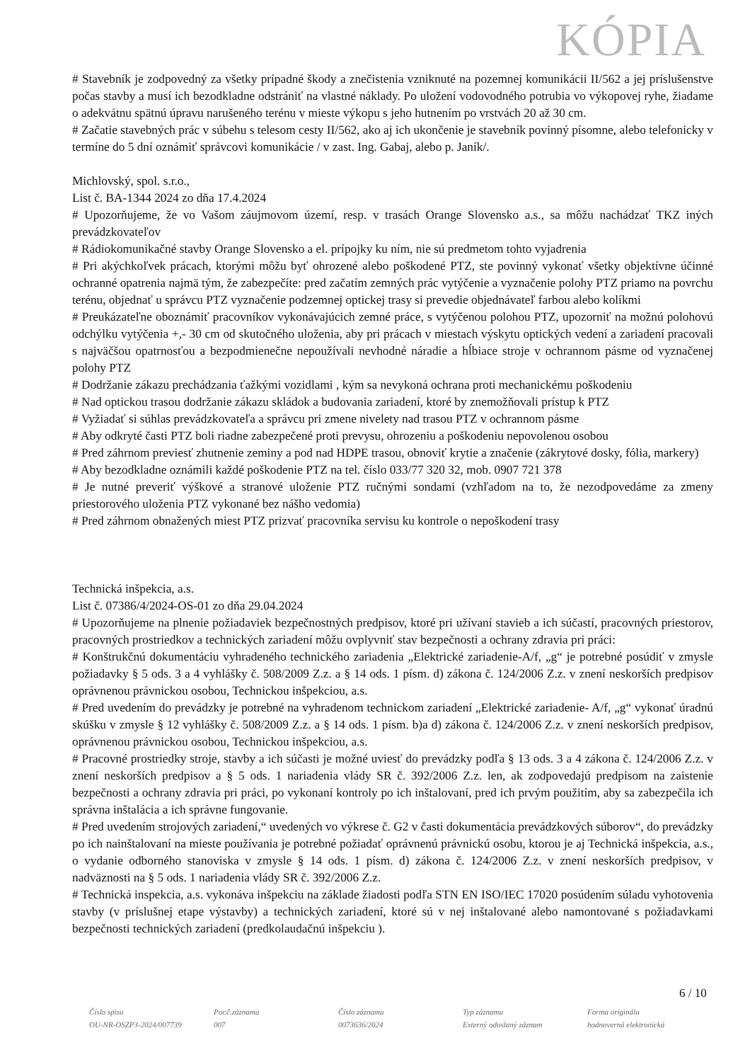KÓPIA
# Stavebník je zodpovedný za všetky prípadné škody a znečistenia vzniknuté na pozemnej komunikácii II/562 a jej príslušenstve počas stavby a musí ich bezodkladne odstrániť na vlastné náklady. Po uložení vodovodného potrubia vo výkopovej ryhe, žiadame o adekvátnu spätnú úpravu narušeného terénu v mieste výkopu s jeho hutnením po vrstvách 20 až 30 cm.
# Začatie stavebných prác v súbehu s telesom cesty II/562, ako aj ich ukončenie je stavebník povinný písomne, alebo telefonicky v termíne do 5 dní oznámiť správcovi komunikácie / v zast. Ing. Gabaj, alebo p. Janík/.
Michlovský, spol. s.r.o.,
List č. BA-1344 2024 zo dňa 17.4.2024
# Upozorňujeme, že vo Vašom záujmovom území, resp. v trasách Orange Slovensko a.s., sa môžu nachádzať TKZ iných prevádzkovateľov
# Rádiokomunikačné stavby Orange Slovensko a el. prípojky ku ním, nie sú predmetom tohto vyjadrenia
# Pri akýchkoľvek prácach, ktorými môžu byť ohrozené alebo poškodené PTZ, ste povinný vykonať všetky objektívne účinné ochranné opatrenia najmä tým, že zabezpečíte: pred začatím zemných prác vytýčenie a vyznačenie polohy PTZ priamo na povrchu terénu, objednať u správcu PTZ vyznačenie podzemnej optickej trasy si prevedie objednávateľ farbou alebo kolíkmi
# Preukázateľne oboznámiť pracovníkov vykonávajúcich zemné práce, s vytýčenou polohou PTZ, upozorniť na možnú polohovú odchýlku vytýčenia +,- 30 cm od skutočného uloženia, aby pri prácach v miestach výskytu optických vedení a zariadení pracovali s najväčšou opatrnosťou a bezpodmienečne nepoužívali nevhodné náradie a hĺbiace stroje v ochrannom pásme od vyznačenej polohy PTZ
# Dodržanie zákazu prechádzania ťažkými vozidlami , kým sa nevykoná ochrana proti mechanickému poškodeniu
# Nad optickou trasou dodržanie zákazu skládok a budovania zariadení, ktoré by znemožňovali prístup k PTZ
# Vyžiadať si súhlas prevádzkovateľa a správcu pri zmene nivelety nad trasou PTZ v ochrannom pásme
# Aby odkryté časti PTZ boli riadne zabezpečené proti prevysu, ohrozeniu a poškodeniu nepovolenou osobou
# Pred záhrnom previesť zhutnenie zeminy a pod nad HDPE trasou, obnoviť krytie a značenie (zákrytové dosky, fólia, markery)
# Aby bezodkladne oznámili každé poškodenie PTZ na tel. číslo 033/77 320 32, mob. 0907 721 378
# Je nutné preveriť výškové a stranové uloženie PTZ ručnými sondami (vzhľadom na to, že nezodpovedáme za zmeny priestorového uloženia PTZ vykonané bez nášho vedomia)
# Pred záhrnom obnažených miest PTZ prizvať pracovníka servisu ku kontrole o nepoškodení trasy
Technická inšpekcia, a.s.
List č. 07386/4/2024-OS-01 zo dňa 29.04.2024
# Upozorňujeme na plnenie požiadaviek bezpečnostných predpisov, ktoré pri užívaní stavieb a ich súčastí, pracovných priestorov, pracovných prostriedkov a technických zariadení môžu ovplyvniť stav bezpečnosti a ochrany zdravia pri práci:
# Konštrukčnú dokumentáciu vyhradeného technického zariadenia „Elektrické zariadenie-A/f, „g“ je potrebné posúdiť v zmysle požiadavky § 5 ods. 3 a 4 vyhlášky č. 508/2009 Z.z. a § 14 ods. 1 písm. d) zákona č. 124/2006 Z.z. v znení neskorších predpisov oprávnenou právnickou osobou, Technickou inšpekciou, a.s.
# Pred uvedením do prevádzky je potrebné na vyhradenom technickom zariadení „Elektrické zariadenie- A/f, „g“ vykonať úradnú skúšku v zmysle § 12 vyhlášky č. 508/2009 Z.z. a § 14 ods. 1 písm. b)a d) zákona č. 124/2006 Z.z. v znení neskorších predpisov, oprávnenou právnickou osobou, Technickou inšpekciou, a.s.
# Pracovné prostriedky stroje, stavby a ich súčasti je možné uviesť do prevádzky podľa § 13 ods. 3 a 4 zákona č. 124/2006 Z.z. v znení neskorších predpisov a § 5 ods. 1 nariadenia vlády SR č. 392/2006 Z.z. len, ak zodpovedajú predpisom na zaistenie bezpečnosti a ochrany zdravia pri práci, po vykonaní kontroly po ich inštalovaní, pred ich prvým použitím, aby sa zabezpečila ich správna inštalácia a ich správne fungovanie.
# Pred uvedením strojových zariadení,“ uvedených vo výkrese č. G2 v časti dokumentácia prevádzkových súborov“, do prevádzky po ich nainštalovaní na mieste používania je potrebné požiadať oprávnenú právnickú osobu, ktorou je aj Technická inšpekcia, a.s., o vydanie odborného stanoviska v zmysle § 14 ods. 1 písm. d) zákona č. 124/2006 Z.z. v znení neskorších predpisov, v nadväznosti na § 5 ods. 1 nariadenia vlády SR č. 392/2006 Z.z.
# Technická inspekcia, a.s. vykonáva inšpekciu na základe žiadosti podľa STN EN ISO/IEC 17020 posúdením súladu vyhotovenia stavby (v príslušnej etape výstavby) a technických zariadení, ktoré sú v nej inštalované alebo namontované s požiadavkami bezpečnosti technických zariadení (predkolaudačnú inšpekciu ).
6 / 10
Číslo spisu
OU-NR-OSZP3-2024/007739
Por.č.záznamu
007
Číslo záznamu
0073636/2024
Typ záznamu
Externý odoslaný záznam
Forma originálu
hodnoverná elektronická